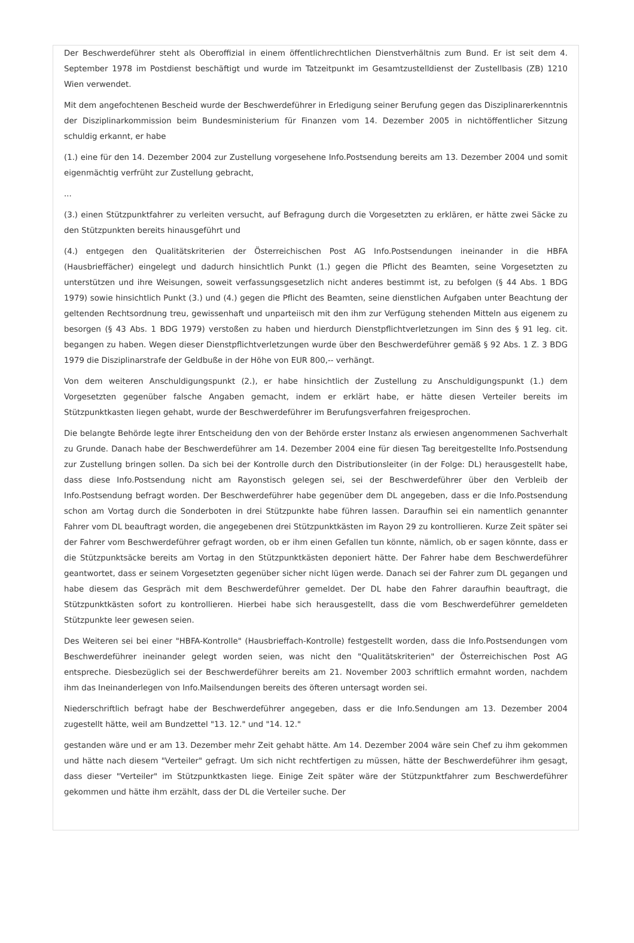Der Beschwerdeführer steht als Oberoffizial in einem öffentlichrechtlichen Dienstverhältnis zum Bund. Er ist seit dem 4. September 1978 im Postdienst beschäftigt und wurde im Tatzeitpunkt im Gesamtzustelldienst der Zustellbasis (ZB) 1210 Wien verwendet.
Mit dem angefochtenen Bescheid wurde der Beschwerdeführer in Erledigung seiner Berufung gegen das Disziplinarerkenntnis der Disziplinarkommission beim Bundesministerium für Finanzen vom 14. Dezember 2005 in nichtöffentlicher Sitzung schuldig erkannt, er habe
(1.) eine für den 14. Dezember 2004 zur Zustellung vorgesehene Info.Postsendung bereits am 13. Dezember 2004 und somit eigenmächtig verfrüht zur Zustellung gebracht,
...
(3.) einen Stützpunktfahrer zu verleiten versucht, auf Befragung durch die Vorgesetzten zu erklären, er hätte zwei Säcke zu den Stützpunkten bereits hinausgeführt und
(4.) entgegen den Qualitätskriterien der Österreichischen Post AG Info.Postsendungen ineinander in die HBFA (Hausbrieffächer) eingelegt und dadurch hinsichtlich Punkt (1.) gegen die Pflicht des Beamten, seine Vorgesetzten zu unterstützen und ihre Weisungen, soweit verfassungsgesetzlich nicht anderes bestimmt ist, zu befolgen (§ 44 Abs. 1 BDG 1979) sowie hinsichtlich Punkt (3.) und (4.) gegen die Pflicht des Beamten, seine dienstlichen Aufgaben unter Beachtung der geltenden Rechtsordnung treu, gewissenhaft und unparteiisch mit den ihm zur Verfügung stehenden Mitteln aus eigenem zu besorgen (§ 43 Abs. 1 BDG 1979) verstoßen zu haben und hierdurch Dienstpflichtverletzungen im Sinn des § 91 leg. cit. begangen zu haben. Wegen dieser Dienstpflichtverletzungen wurde über den Beschwerdeführer gemäß § 92 Abs. 1 Z. 3 BDG 1979 die Disziplinarstrafe der Geldbuße in der Höhe von EUR 800,-- verhängt.
Von dem weiteren Anschuldigungspunkt (2.), er habe hinsichtlich der Zustellung zu Anschuldigungspunkt (1.) dem Vorgesetzten gegenüber falsche Angaben gemacht, indem er erklärt habe, er hätte diesen Verteiler bereits im Stützpunktkasten liegen gehabt, wurde der Beschwerdeführer im Berufungsverfahren freigesprochen.
Die belangte Behörde legte ihrer Entscheidung den von der Behörde erster Instanz als erwiesen angenommenen Sachverhalt zu Grunde. Danach habe der Beschwerdeführer am 14. Dezember 2004 eine für diesen Tag bereitgestellte Info.Postsendung zur Zustellung bringen sollen. Da sich bei der Kontrolle durch den Distributionsleiter (in der Folge: DL) herausgestellt habe, dass diese Info.Postsendung nicht am Rayonstisch gelegen sei, sei der Beschwerdeführer über den Verbleib der Info.Postsendung befragt worden. Der Beschwerdeführer habe gegenüber dem DL angegeben, dass er die Info.Postsendung schon am Vortag durch die Sonderboten in drei Stützpunkte habe führen lassen. Daraufhin sei ein namentlich genannter Fahrer vom DL beauftragt worden, die angegebenen drei Stützpunktkästen im Rayon 29 zu kontrollieren. Kurze Zeit später sei der Fahrer vom Beschwerdeführer gefragt worden, ob er ihm einen Gefallen tun könnte, nämlich, ob er sagen könnte, dass er die Stützpunktsäcke bereits am Vortag in den Stützpunktkästen deponiert hätte. Der Fahrer habe dem Beschwerdeführer geantwortet, dass er seinem Vorgesetzten gegenüber sicher nicht lügen werde. Danach sei der Fahrer zum DL gegangen und habe diesem das Gespräch mit dem Beschwerdeführer gemeldet. Der DL habe den Fahrer daraufhin beauftragt, die Stützpunktkästen sofort zu kontrollieren. Hierbei habe sich herausgestellt, dass die vom Beschwerdeführer gemeldeten Stützpunkte leer gewesen seien.
Des Weiteren sei bei einer "HBFA-Kontrolle" (Hausbrieffach-Kontrolle) festgestellt worden, dass die Info.Postsendungen vom Beschwerdeführer ineinander gelegt worden seien, was nicht den "Qualitätskriterien" der Österreichischen Post AG entspreche. Diesbezüglich sei der Beschwerdeführer bereits am 21. November 2003 schriftlich ermahnt worden, nachdem ihm das Ineinanderlegen von Info.Mailsendungen bereits des öfteren untersagt worden sei.
Niederschriftlich befragt habe der Beschwerdeführer angegeben, dass er die Info.Sendungen am 13. Dezember 2004 zugestellt hätte, weil am Bundzettel "13. 12." und "14. 12."
gestanden wäre und er am 13. Dezember mehr Zeit gehabt hätte. Am 14. Dezember 2004 wäre sein Chef zu ihm gekommen und hätte nach diesem "Verteiler" gefragt. Um sich nicht rechtfertigen zu müssen, hätte der Beschwerdeführer ihm gesagt, dass dieser "Verteiler" im Stützpunktkasten liege. Einige Zeit später wäre der Stützpunktfahrer zum Beschwerdeführer gekommen und hätte ihm erzählt, dass der DL die Verteiler suche. Der